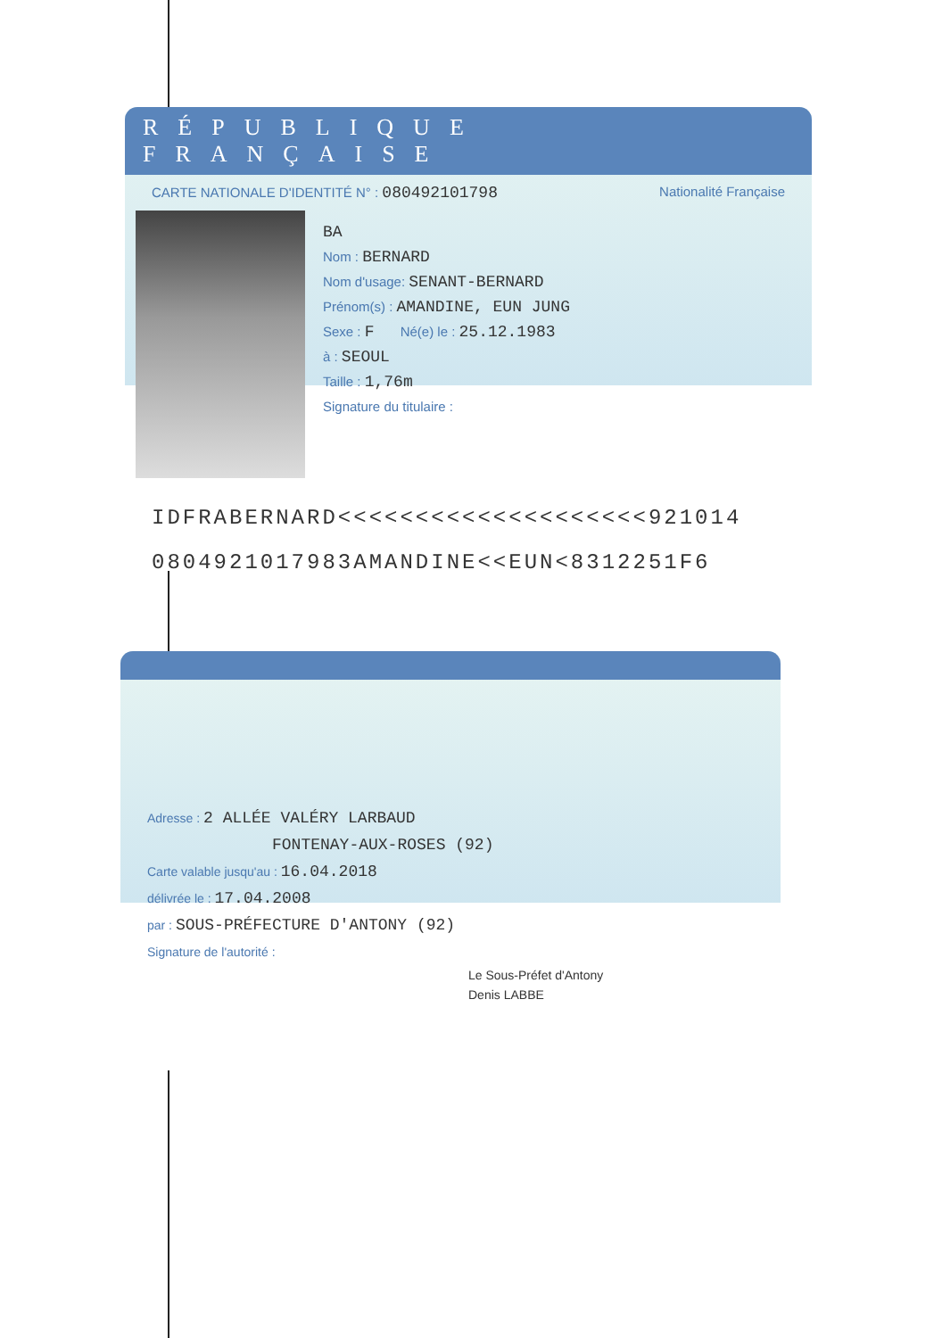RÉPUBLIQUE FRANÇAISE
CARTE NATIONALE D'IDENTITÉ N° : 080492101798 Nationalité Française
BA
Nom : BERNARD
Nom d'usage: SENANT-BERNARD
Prénom(s) : AMANDINE, EUN JUNG
Sexe : F Né(e) le : 25.12.1983
à : SEOUL
Taille : 1,76m
Signature du titulaire :
IDFRABERNARD<<<<<<<<<<<<<<<<<<<<921014
0804921017983AMANDINE<<EUN<8312251F6
Adresse : 2 ALLÉE VALÉRY LARBAUD
FONTENAY-AUX-ROSES (92)
Carte valable jusqu'au : 16.04.2018
délivrée le : 17.04.2008
par : SOUS-PRÉFECTURE D'ANTONY (92)
Signature de l'autorité :
Le Sous-Préfet d'Antony
Denis LABBE